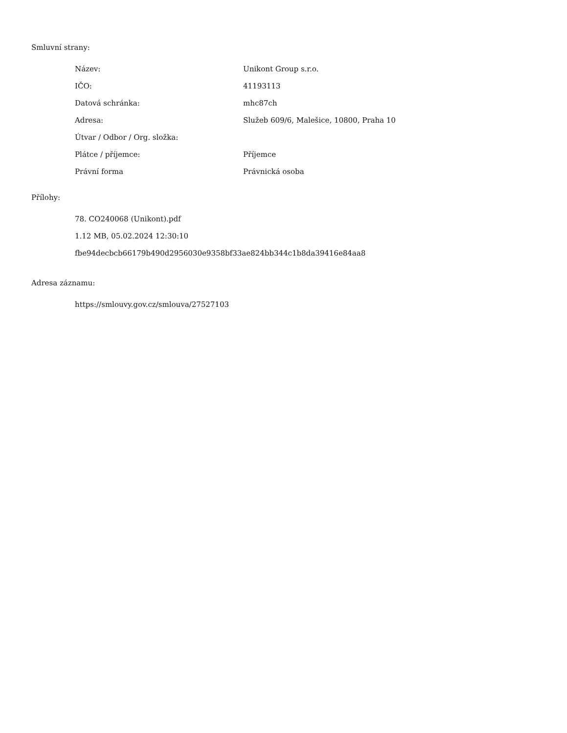Smluvní strany:
| Název: | Unikont Group s.r.o. |
| IČO: | 41193113 |
| Datová schránka: | mhc87ch |
| Adresa: | Služeb 609/6, Malešice, 10800, Praha 10 |
| Útvar / Odbor / Org. složka: | |
| Plátce / příjemce: | Příjemce |
| Právní forma | Právnická osoba |
Přílohy:
78. CO240068 (Unikont).pdf
1.12 MB, 05.02.2024 12:30:10
fbe94decbcb66179b490d2956030e9358bf33ae824bb344c1b8da39416e84aa8
Adresa záznamu:
https://smlouvy.gov.cz/smlouva/27527103